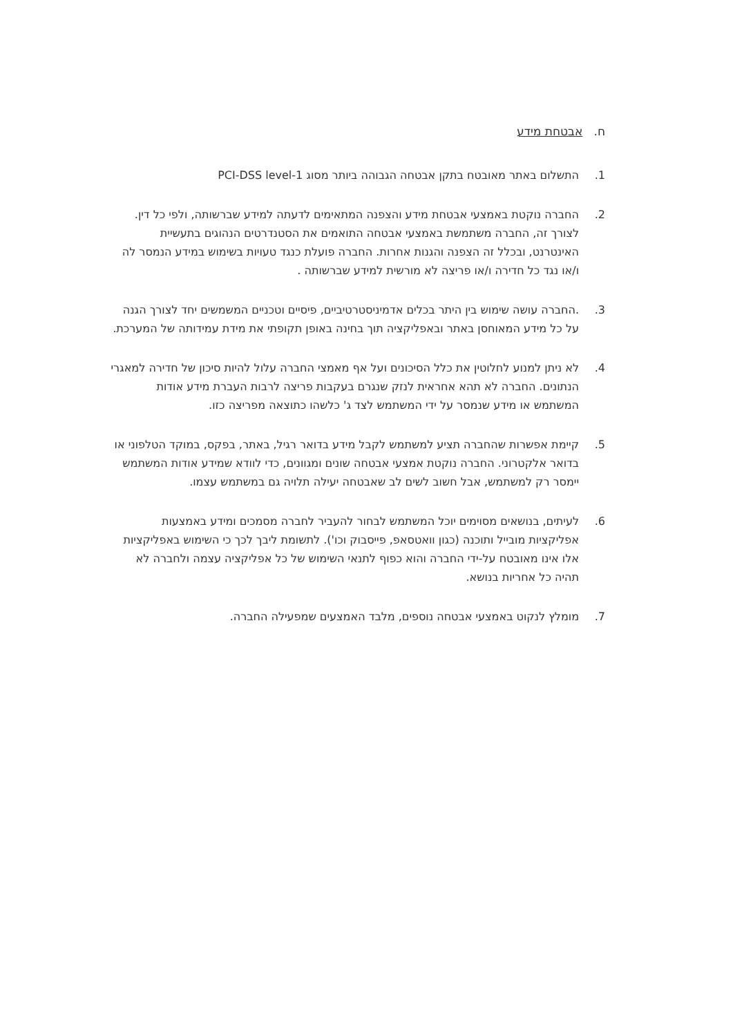ח. אבטחת מידע
1. התשלום באתר מאובטח בתקן אבטחה הגבוהה ביותר מסוג PCI-DSS level-1
2. החברה נוקטת באמצעי אבטחת מידע והצפנה המתאימים לדעתה למידע שברשותה, ולפי כל דין. לצורך זה, החברה משתמשת באמצעי אבטחה התואמים את הסטנדרטים הנהוגים בתעשיית האינטרנט, ובכלל זה הצפנה והגנות אחרות. החברה פועלת כנגד טעויות בשימוש במידע הנמסר לה ו/או נגד כל חדירה ו/או פריצה לא מורשית למידע שברשותה .
3. .החברה עושה שימוש בין היתר בכלים אדמיניסטרטיביים, פיסיים וטכניים המשמשים יחד לצורך הגנה על כל מידע המאוחסן באתר ובאפליקציה תוך בחינה באופן תקופתי את מידת עמידותה של המערכת.
4. לא ניתן למנוע לחלוטין את כלל הסיכונים ועל אף מאמצי החברה עלול להיות סיכון של חדירה למאגרי הנתונים. החברה לא תהא אחראית לנזק שנגרם בעקבות פריצה לרבות העברת מידע אודות המשתמש או מידע שנמסר על ידי המשתמש לצד ג' כלשהו כתוצאה מפריצה כזו.
5. קיימת אפשרות שהחברה תציע למשתמש לקבל מידע בדואר רגיל, באתר, בפקס, במוקד הטלפוני או בדואר אלקטרוני. החברה נוקטת אמצעי אבטחה שונים ומגוונים, כדי לוודא שמידע אודות המשתמש יימסר רק למשתמש, אבל חשוב לשים לב שאבטחה יעילה תלויה גם במשתמש עצמו.
6. לעיתים, בנושאים מסוימים יוכל המשתמש לבחור להעביר לחברה מסמכים ומידע באמצעות אפליקציות מובייל ותוכנה (כגון וואטסאפ, פייסבוק וכו'). לתשומת ליבך לכך כי השימוש באפליקציות אלו אינו מאובטח על-ידי החברה והוא כפוף לתנאי השימוש של כל אפליקציה עצמה ולחברה לא תהיה כל אחריות בנושא.
7. מומלץ לנקוט באמצעי אבטחה נוספים, מלבד האמצעים שמפעילה החברה.